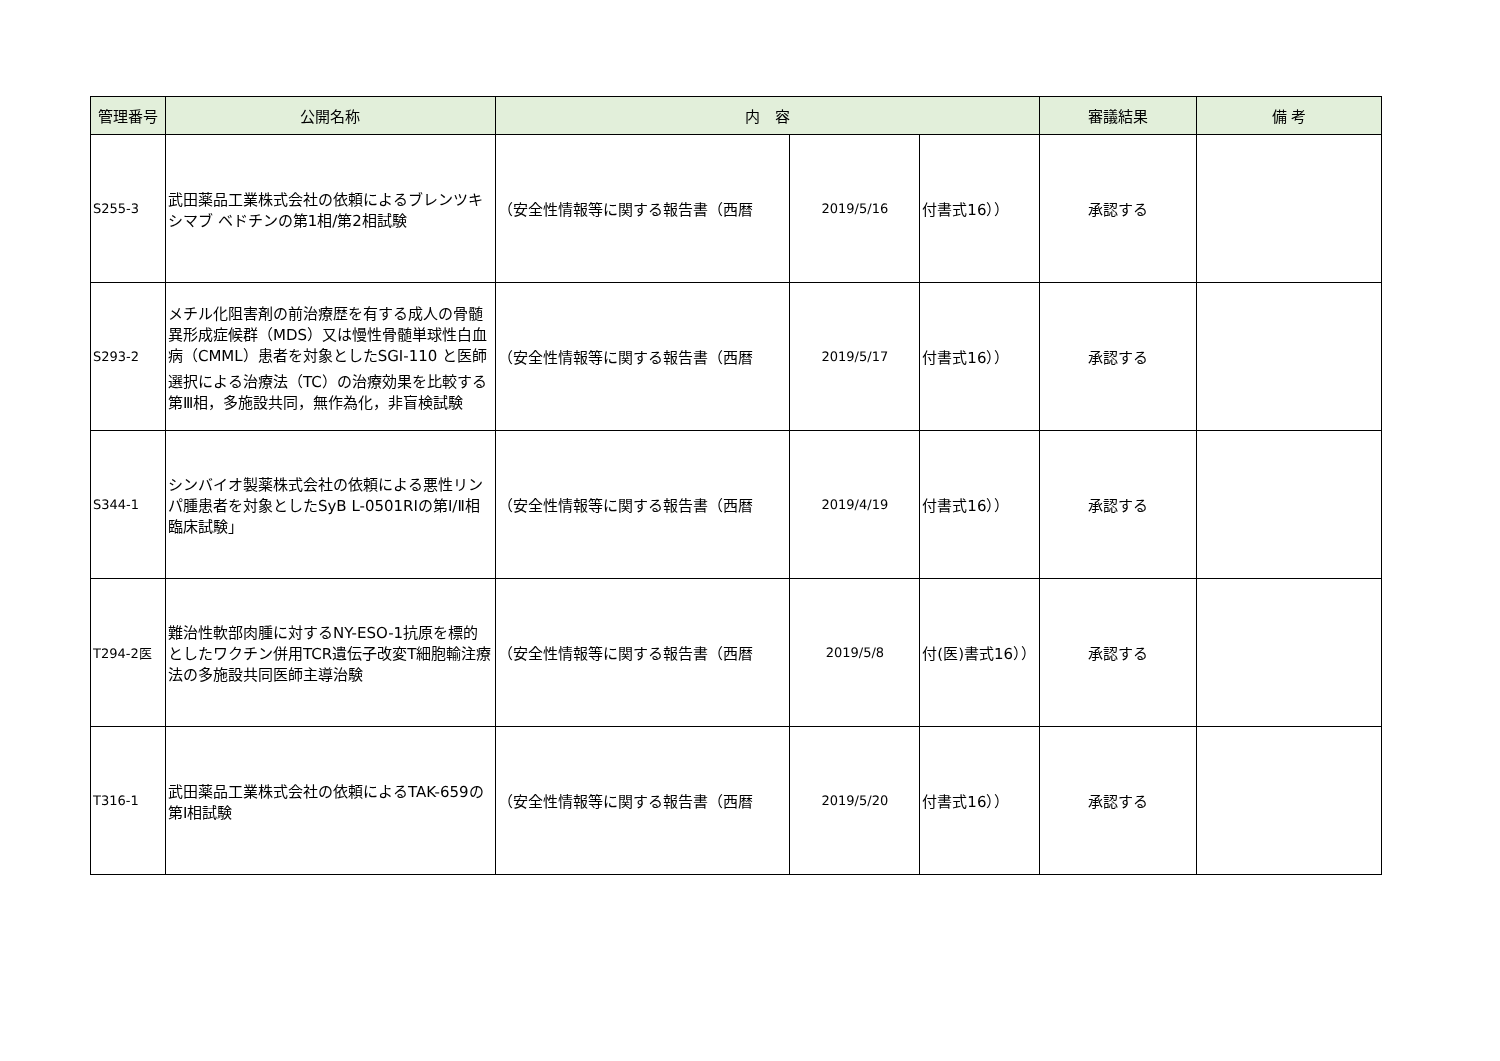| 管理番号 | 公開名称 | 内 容 | | | 審議結果 | 備 考 |
| --- | --- | --- | --- | --- | --- | --- |
| S255-3 | 武田薬品工業株式会社の依頼によるブレンツキシマブ ベドチンの第1相/第2相試験 | （安全性情報等に関する報告書（西暦 | 2019/5/16 | 付書式16）） | 承認する | |
| S293-2 | メチル化阻害剤の前治療歴を有する成人の骨髄異形成症候群（MDS）又は慢性骨髄単球性白血病（CMML）患者を対象としたSGI-110 と医師選択による治療法（TC）の治療効果を比較する第Ⅲ相，多施設共同，無作為化，非盲検試験 | （安全性情報等に関する報告書（西暦 | 2019/5/17 | 付書式16）） | 承認する | |
| S344-1 | シンバイオ製薬株式会社の依頼による悪性リンパ腫患者を対象としたSyB L-0501RIの第Ⅰ/Ⅱ相臨床試験」 | （安全性情報等に関する報告書（西暦 | 2019/4/19 | 付書式16）） | 承認する | |
| T294-2医 | 難治性軟部肉腫に対するNY-ESO-1抗原を標的としたワクチン併用TCR遺伝子改変T細胞輸注療法の多施設共同医師主導治験 | （安全性情報等に関する報告書（西暦 | 2019/5/8 | 付(医)書式16）） | 承認する | |
| T316-1 | 武田薬品工業株式会社の依頼によるTAK-659の第Ⅰ相試験 | （安全性情報等に関する報告書（西暦 | 2019/5/20 | 付書式16）） | 承認する | |